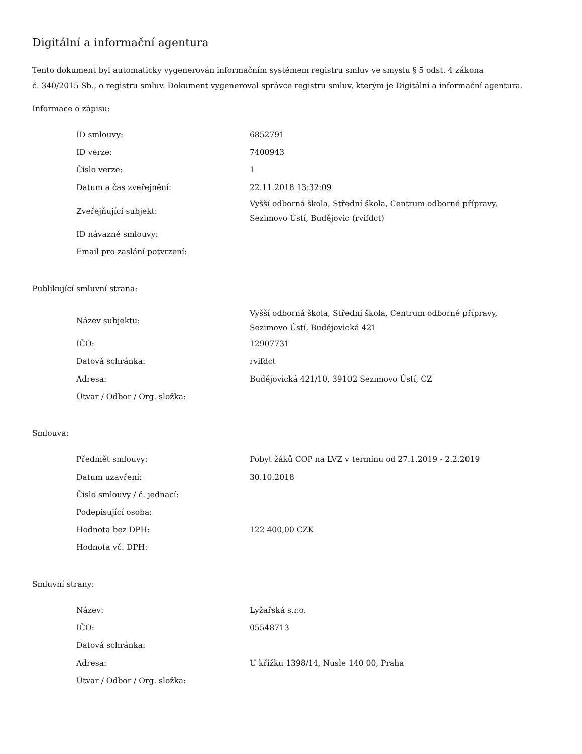Digitální a informační agentura
Tento dokument byl automaticky vygenerován informačním systémem registru smluv ve smyslu § 5 odst. 4 zákona
č. 340/2015 Sb., o registru smluv. Dokument vygeneroval správce registru smluv, kterým je Digitální a informační agentura.
Informace o zápisu:
| ID smlouvy: | 6852791 |
| ID verze: | 7400943 |
| Číslo verze: | 1 |
| Datum a čas zveřejnění: | 22.11.2018 13:32:09 |
| Zveřejňující subjekt: | Vyšší odborná škola, Střední škola, Centrum odborné přípravy, Sezimovo Ústí, Budějovic (rvifdct) |
| ID návazné smlouvy: | |
| Email pro zaslání potvrzení: | |
Publikující smluvní strana:
| Název subjektu: | Vyšší odborná škola, Střední škola, Centrum odborné přípravy, Sezimovo Ústí, Budějovická 421 |
| IČO: | 12907731 |
| Datová schránka: | rvifdct |
| Adresa: | Budějovická 421/10, 39102 Sezimovo Ústí, CZ |
| Útvar / Odbor / Org. složka: | |
Smlouva:
| Předmět smlouvy: | Pobyt žáků COP na LVZ v termínu od 27.1.2019 - 2.2.2019 |
| Datum uzavření: | 30.10.2018 |
| Číslo smlouvy / č. jednací: | |
| Podepisující osoba: | |
| Hodnota bez DPH: | 122 400,00 CZK |
| Hodnota vč. DPH: | |
Smluvní strany:
| Název: | Lyžařská s.r.o. |
| IČO: | 05548713 |
| Datová schránka: | |
| Adresa: | U křížku 1398/14, Nusle 140 00, Praha |
| Útvar / Odbor / Org. složka: | |